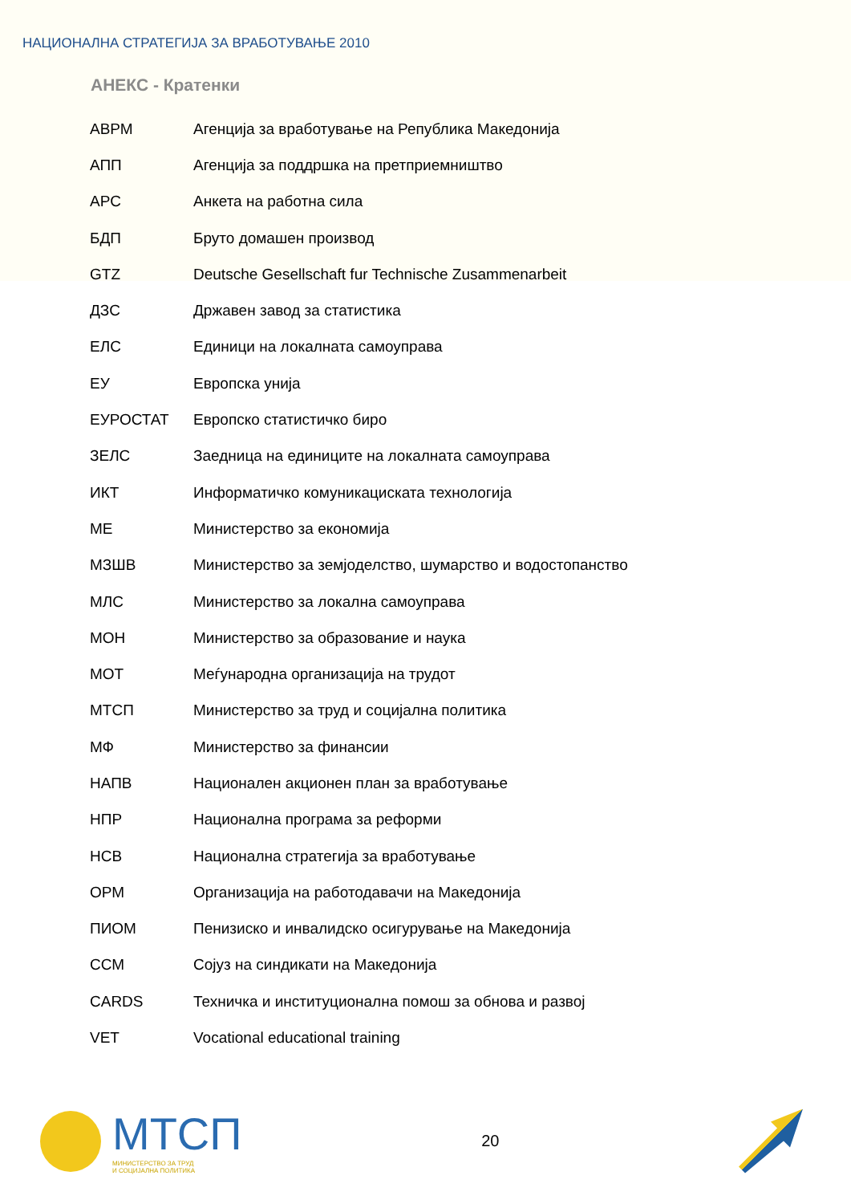НАЦИОНАЛНА СТРАТЕГИЈА ЗА ВРАБОТУВАЊЕ 2010
АНЕКС - Кратенки
| АВРМ | Агенција за вработување на Република Македонија |
| АПП | Агенција за поддршка на претприемништво |
| АРС | Анкета на работна сила |
| БДП | Бруто домашен производ |
| GTZ | Deutsche Gesellschaft fur Technische Zusammenarbeit |
| ДЗС | Државен завод за статистика |
| ЕЛС | Единици на локалната самоуправа |
| ЕУ | Европска унија |
| ЕУРОСТАТ | Европско статистичко биро |
| ЗЕЛС | Заедница на единиците на локалната самоуправа |
| ИКТ | Информатичко комуникациската технологија |
| МЕ | Министерство за економија |
| МЗШВ | Министерство за земјоделство, шумарство и водостопанство |
| МЛС | Министерство за локална самоуправа |
| МОН | Министерство за образование и наука |
| МОТ | Меѓународна организација на трудот |
| МТСП | Министерство за труд и социјална политика |
| МФ | Министерство за финансии |
| НАПВ | Национален акционен план за вработување |
| НПР | Национална програма за реформи |
| НСВ | Национална стратегија за вработување |
| ОРМ | Организација на работодавачи на Македонија |
| ПИОМ | Пенизиско и инвалидско осигурување на Македонија |
| ССМ | Сојуз на синдикати на Македонија |
| CARDS | Техничка и институционална помош за обнова и развој |
| VET | Vocational educational training |
МТСП
МИНИСТЕРСТВО ЗА ТРУД
И СОЦИЈАЛНА ПОЛИТИКА
20